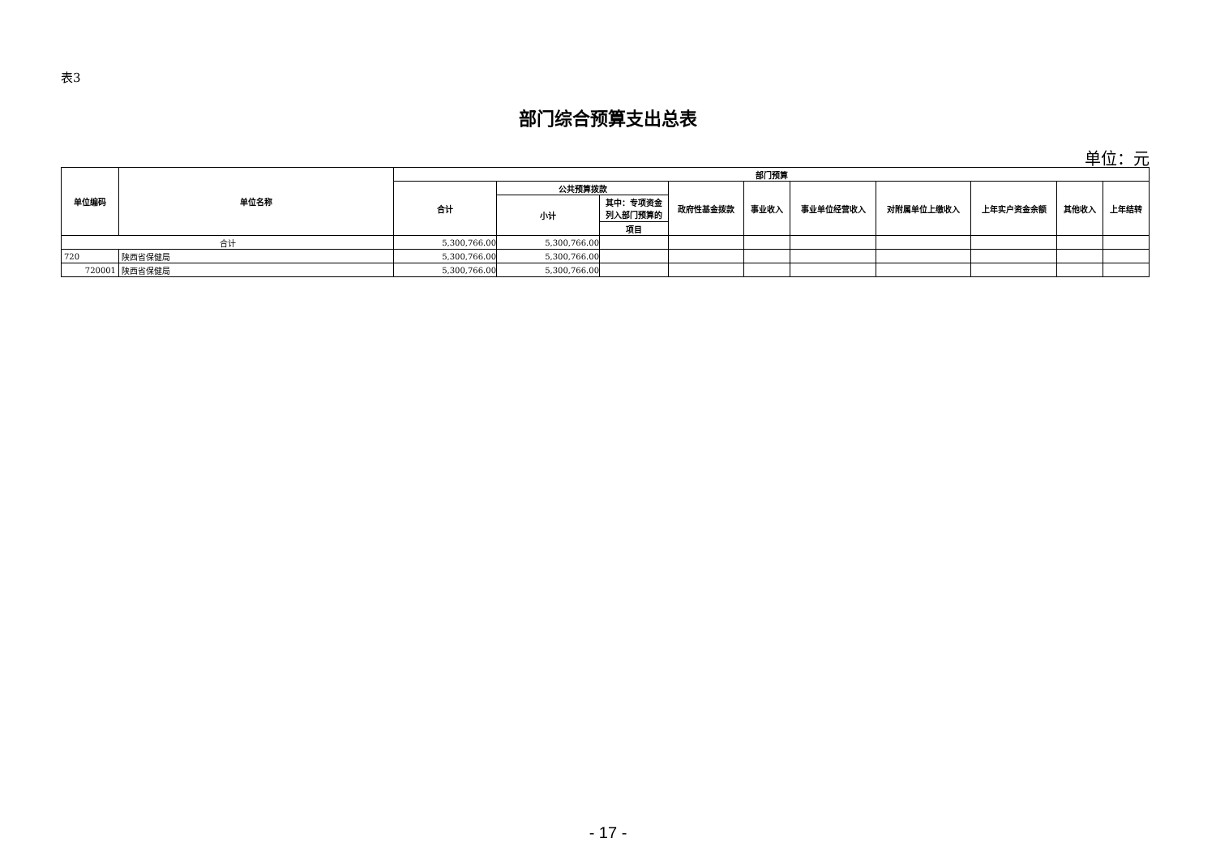表3
部门综合预算支出总表
单位：元
| 单位编码 | 单位名称 | 部门预算 | | | | | | | | | |
| --- | --- | --- | --- | --- | --- | --- | --- | --- | --- | --- | --- |
| | | 合计 | 公共预算拨款 | | 政府性基金拨款 | 事业收入 | 事业单位经营收入 | 对附属单位上缴收入 | 上年实户资金余额 | 其他收入 | 上年结转 |
| | | | 小计 | 其中：专项资金列入部门预算的 | | | | | | | |
| | | | | 项目 | | | | | | | |
| 合计 | | 5,300,766.00 | 5,300,766.00 | | | | | | | | |
| 720 | 陕西省保健局 | 5,300,766.00 | 5,300,766.00 | | | | | | | | |
| 720001 | 陕西省保健局 | 5,300,766.00 | 5,300,766.00 | | | | | | | | |
- 17 -